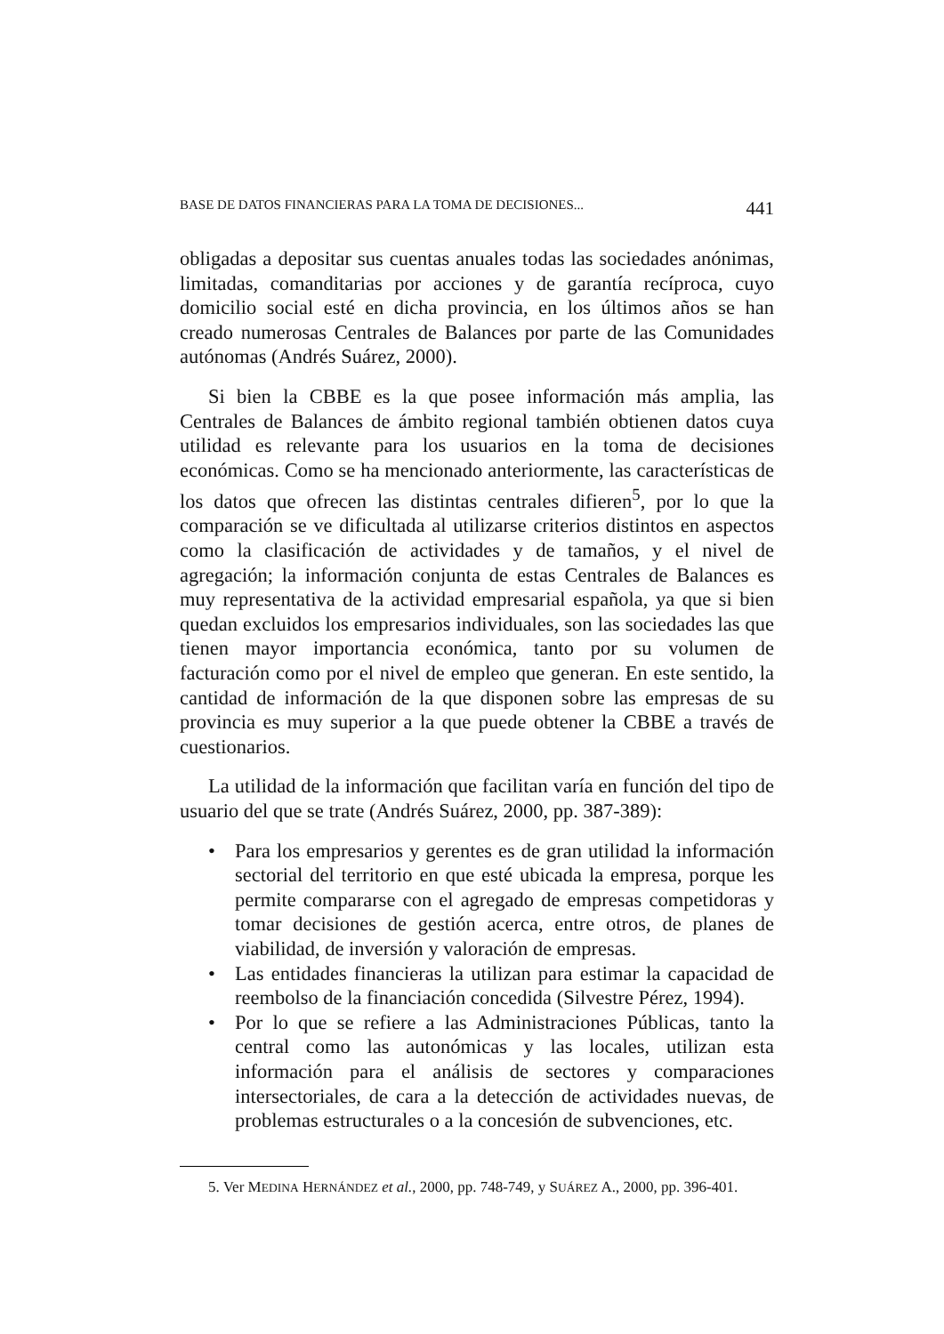BASE DE DATOS FINANCIERAS PARA LA TOMA DE DECISIONES... 441
obligadas a depositar sus cuentas anuales todas las sociedades anónimas, limitadas, comanditarias por acciones y de garantía recíproca, cuyo domicilio social esté en dicha provincia, en los últimos años se han creado numerosas Centrales de Balances por parte de las Comunidades autónomas (Andrés Suárez, 2000).
Si bien la CBBE es la que posee información más amplia, las Centrales de Balances de ámbito regional también obtienen datos cuya utilidad es relevante para los usuarios en la toma de decisiones económicas. Como se ha mencionado anteriormente, las características de los datos que ofrecen las distintas centrales difieren<sup>5</sup>, por lo que la comparación se ve dificultada al utilizarse criterios distintos en aspectos como la clasificación de actividades y de tamaños, y el nivel de agregación; la información conjunta de estas Centrales de Balances es muy representativa de la actividad empresarial española, ya que si bien quedan excluidos los empresarios individuales, son las sociedades las que tienen mayor importancia económica, tanto por su volumen de facturación como por el nivel de empleo que generan. En este sentido, la cantidad de información de la que disponen sobre las empresas de su provincia es muy superior a la que puede obtener la CBBE a través de cuestionarios.
La utilidad de la información que facilitan varía en función del tipo de usuario del que se trate (Andrés Suárez, 2000, pp. 387-389):
• Para los empresarios y gerentes es de gran utilidad la información sectorial del territorio en que esté ubicada la empresa, porque les permite compararse con el agregado de empresas competidoras y tomar decisiones de gestión acerca, entre otros, de planes de viabilidad, de inversión y valoración de empresas.
• Las entidades financieras la utilizan para estimar la capacidad de reembolso de la financiación concedida (Silvestre Pérez, 1994).
• Por lo que se refiere a las Administraciones Públicas, tanto la central como las autonómicas y las locales, utilizan esta información para el análisis de sectores y comparaciones intersectoriales, de cara a la detección de actividades nuevas, de problemas estructurales o a la concesión de subvenciones, etc.
5. Ver MEDINA HERNÁNDEZ et al., 2000, pp. 748-749, y SUÁREZ A., 2000, pp. 396-401.